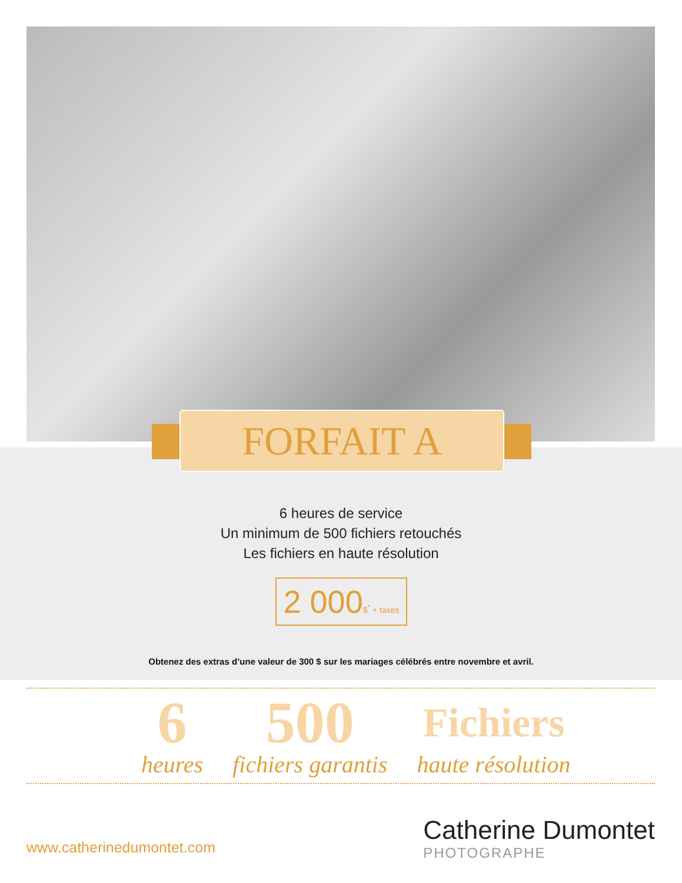FORFAIT A
6 heures de service
Un minimum de 500 fichiers retouchés
Les fichiers en haute résolution
2 000$<sup>*</sup> + taxes
Obtenez des extras d’une valeur de 300 $ sur les mariages célébrés entre novembre et avril.
6
heures
500
fichiers garantis
Fichiers
haute résolution
www.catherinedumontet.com
Catherine Dumontet
PHOTOGRAPHE